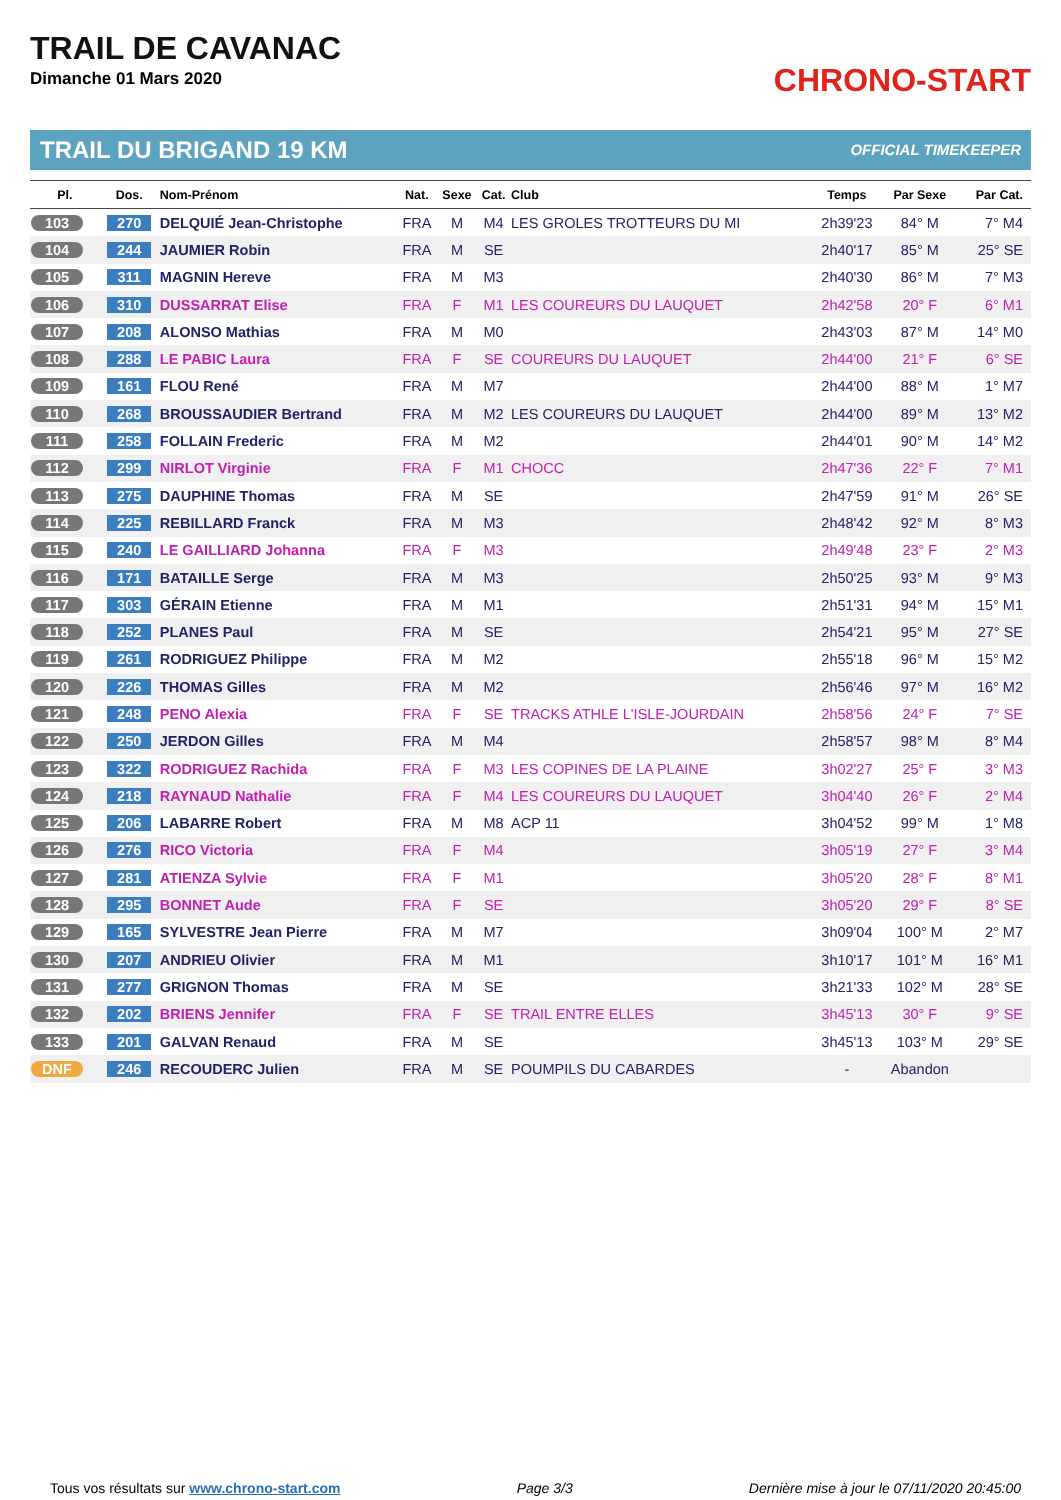TRAIL DE CAVANAC
Dimanche 01 Mars 2020
CHRONO-START
TRAIL DU BRIGAND 19 KM OFFICIAL TIMEKEEPER
| Pl. | Dos. | Nom-Prénom | Nat. | Sexe | Cat. | Club | Temps | Par Sexe | Par Cat. |
| --- | --- | --- | --- | --- | --- | --- | --- | --- | --- |
| 103 | 270 | DELQUIÉ Jean-Christophe | FRA | M | M4 | LES GROLES TROTTEURS DU MI | 2h39'23 | 84° M | 7° M4 |
| 104 | 244 | JAUMIER Robin | FRA | M | SE | | 2h40'17 | 85° M | 25° SE |
| 105 | 311 | MAGNIN Hereve | FRA | M | M3 | | 2h40'30 | 86° M | 7° M3 |
| 106 | 310 | DUSSARRAT Elise | FRA | F | M1 | LES COUREURS DU LAUQUET | 2h42'58 | 20° F | 6° M1 |
| 107 | 208 | ALONSO Mathias | FRA | M | M0 | | 2h43'03 | 87° M | 14° M0 |
| 108 | 288 | LE PABIC Laura | FRA | F | SE | COUREURS DU LAUQUET | 2h44'00 | 21° F | 6° SE |
| 109 | 161 | FLOU René | FRA | M | M7 | | 2h44'00 | 88° M | 1° M7 |
| 110 | 268 | BROUSSAUDIER Bertrand | FRA | M | M2 | LES COUREURS DU LAUQUET | 2h44'00 | 89° M | 13° M2 |
| 111 | 258 | FOLLAIN Frederic | FRA | M | M2 | | 2h44'01 | 90° M | 14° M2 |
| 112 | 299 | NIRLOT Virginie | FRA | F | M1 | CHOCC | 2h47'36 | 22° F | 7° M1 |
| 113 | 275 | DAUPHINE Thomas | FRA | M | SE | | 2h47'59 | 91° M | 26° SE |
| 114 | 225 | REBILLARD Franck | FRA | M | M3 | | 2h48'42 | 92° M | 8° M3 |
| 115 | 240 | LE GAILLIARD Johanna | FRA | F | M3 | | 2h49'48 | 23° F | 2° M3 |
| 116 | 171 | BATAILLE Serge | FRA | M | M3 | | 2h50'25 | 93° M | 9° M3 |
| 117 | 303 | GÉRAIN Etienne | FRA | M | M1 | | 2h51'31 | 94° M | 15° M1 |
| 118 | 252 | PLANES Paul | FRA | M | SE | | 2h54'21 | 95° M | 27° SE |
| 119 | 261 | RODRIGUEZ Philippe | FRA | M | M2 | | 2h55'18 | 96° M | 15° M2 |
| 120 | 226 | THOMAS Gilles | FRA | M | M2 | | 2h56'46 | 97° M | 16° M2 |
| 121 | 248 | PENO Alexia | FRA | F | SE | TRACKS ATHLE L'ISLE-JOURDAIN | 2h58'56 | 24° F | 7° SE |
| 122 | 250 | JERDON Gilles | FRA | M | M4 | | 2h58'57 | 98° M | 8° M4 |
| 123 | 322 | RODRIGUEZ Rachida | FRA | F | M3 | LES COPINES DE LA PLAINE | 3h02'27 | 25° F | 3° M3 |
| 124 | 218 | RAYNAUD Nathalie | FRA | F | M4 | LES COUREURS DU LAUQUET | 3h04'40 | 26° F | 2° M4 |
| 125 | 206 | LABARRE Robert | FRA | M | M8 | ACP 11 | 3h04'52 | 99° M | 1° M8 |
| 126 | 276 | RICO Victoria | FRA | F | M4 | | 3h05'19 | 27° F | 3° M4 |
| 127 | 281 | ATIENZA Sylvie | FRA | F | M1 | | 3h05'20 | 28° F | 8° M1 |
| 128 | 295 | BONNET Aude | FRA | F | SE | | 3h05'20 | 29° F | 8° SE |
| 129 | 165 | SYLVESTRE Jean Pierre | FRA | M | M7 | | 3h09'04 | 100° M | 2° M7 |
| 130 | 207 | ANDRIEU Olivier | FRA | M | M1 | | 3h10'17 | 101° M | 16° M1 |
| 131 | 277 | GRIGNON Thomas | FRA | M | SE | | 3h21'33 | 102° M | 28° SE |
| 132 | 202 | BRIENS Jennifer | FRA | F | SE | TRAIL ENTRE ELLES | 3h45'13 | 30° F | 9° SE |
| 133 | 201 | GALVAN Renaud | FRA | M | SE | | 3h45'13 | 103° M | 29° SE |
| DNF | 246 | RECOUDERC Julien | FRA | M | SE | POUMPILS DU CABARDES | - | Abandon | |
Tous vos résultats sur www.chrono-start.com Page 3/3 Dernière mise à jour le 07/11/2020 20:45:00